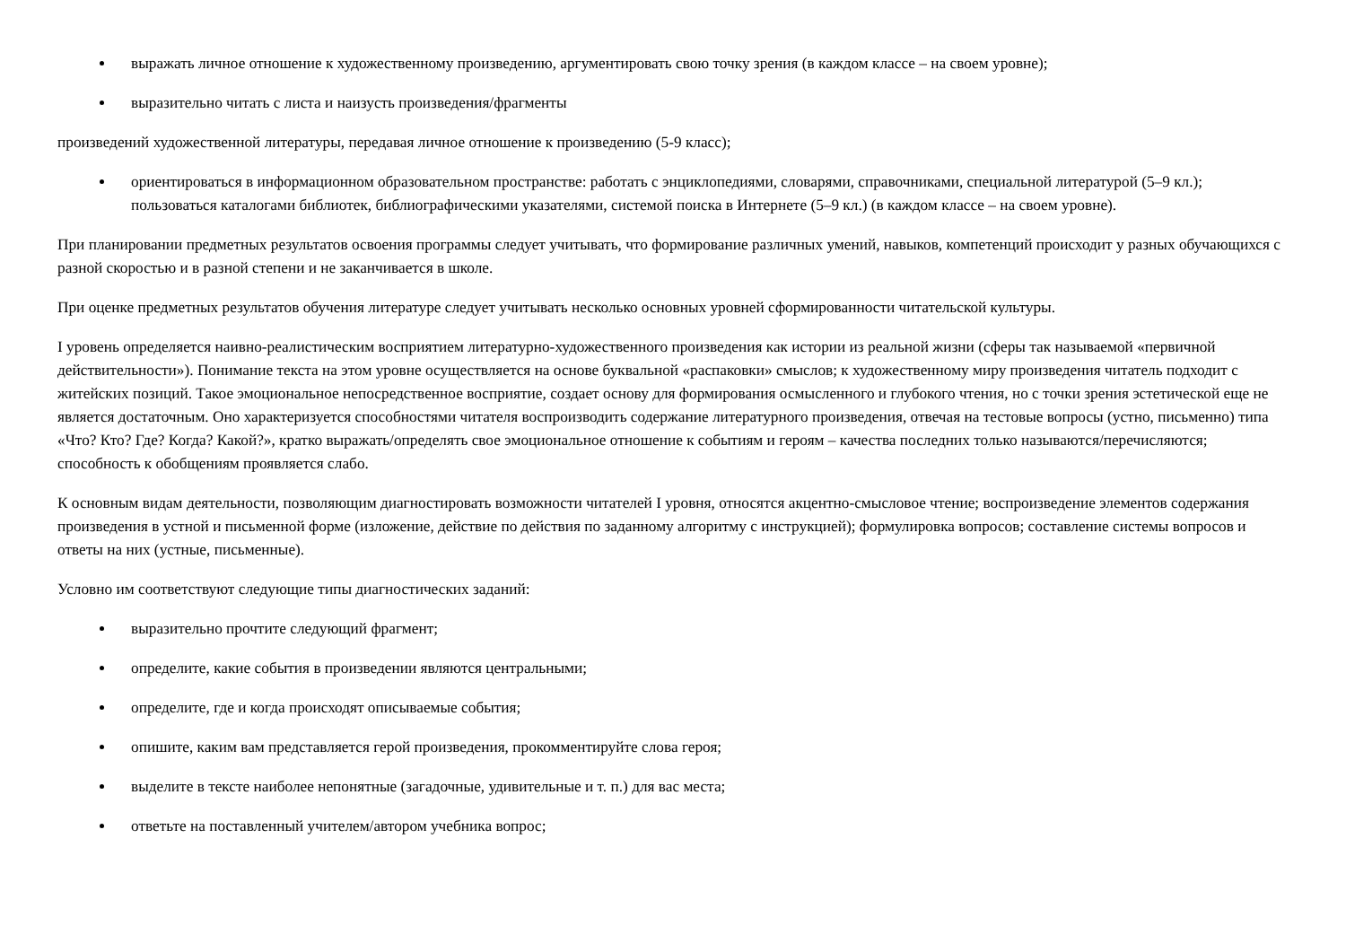выражать личное отношение к художественному произведению, аргументировать свою точку зрения (в каждом классе – на своем уровне);
выразительно читать с листа и наизусть произведения/фрагменты
произведений художественной литературы, передавая личное отношение к произведению (5-9 класс);
ориентироваться в информационном образовательном пространстве: работать с энциклопедиями, словарями, справочниками, специальной литературой (5–9 кл.); пользоваться каталогами библиотек, библиографическими указателями, системой поиска в Интернете (5–9 кл.) (в каждом классе – на своем уровне).
При планировании предметных результатов освоения программы следует учитывать, что формирование различных умений, навыков, компетенций происходит у разных обучающихся с разной скоростью и в разной степени и не заканчивается в школе.
При оценке предметных результатов обучения литературе следует учитывать несколько основных уровней сформированности читательской культуры.
I уровень определяется наивно-реалистическим восприятием литературно-художественного произведения как истории из реальной жизни (сферы так называемой «первичной действительности»). Понимание текста на этом уровне осуществляется на основе буквальной «распаковки» смыслов; к художественному миру произведения читатель подходит с житейских позиций. Такое эмоциональное непосредственное восприятие, создает основу для формирования осмысленного и глубокого чтения, но с точки зрения эстетической еще не является достаточным. Оно характеризуется способностями читателя воспроизводить содержание литературного произведения, отвечая на тестовые вопросы (устно, письменно) типа «Что? Кто? Где? Когда? Какой?», кратко выражать/определять свое эмоциональное отношение к событиям и героям – качества последних только называются/перечисляются; способность к обобщениям проявляется слабо.
К основным видам деятельности, позволяющим диагностировать возможности читателей I уровня, относятся акцентно-смысловое чтение; воспроизведение элементов содержания произведения в устной и письменной форме (изложение, действие по действия по заданному алгоритму с инструкцией); формулировка вопросов; составление системы вопросов и ответы на них (устные, письменные).
Условно им соответствуют следующие типы диагностических заданий:
выразительно прочтите следующий фрагмент;
определите, какие события в произведении являются центральными;
определите, где и когда происходят описываемые события;
опишите, каким вам представляется герой произведения, прокомментируйте слова героя;
выделите в тексте наиболее непонятные (загадочные, удивительные и т. п.) для вас места;
ответьте на поставленный учителем/автором учебника вопрос;